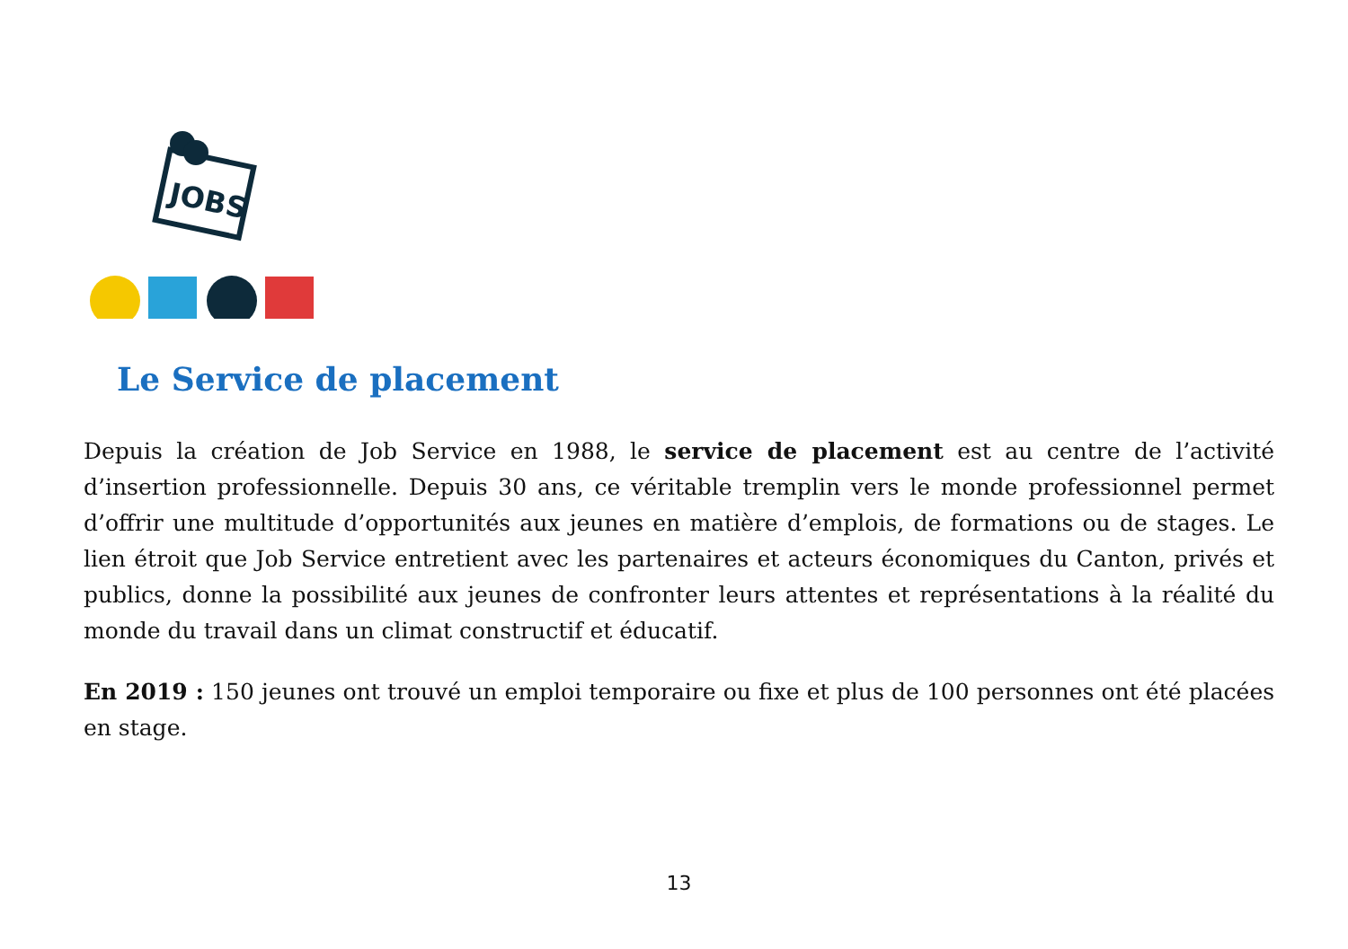JOBS
Le Service de placement
Depuis la création de Job Service en 1988, le service de placement est au centre de l’activité d’insertion professionnelle. Depuis 30 ans, ce véritable tremplin vers le monde professionnel permet d’offrir une multitude d’opportunités aux jeunes en matière d’emplois, de formations ou de stages. Le lien étroit que Job Service entretient avec les partenaires et acteurs économiques du Canton, privés et publics, donne la possibilité aux jeunes de confronter leurs attentes et représentations à la réalité du monde du travail dans un climat constructif et éducatif.
En 2019 : 150 jeunes ont trouvé un emploi temporaire ou fixe et plus de 100 personnes ont été placées en stage.
13